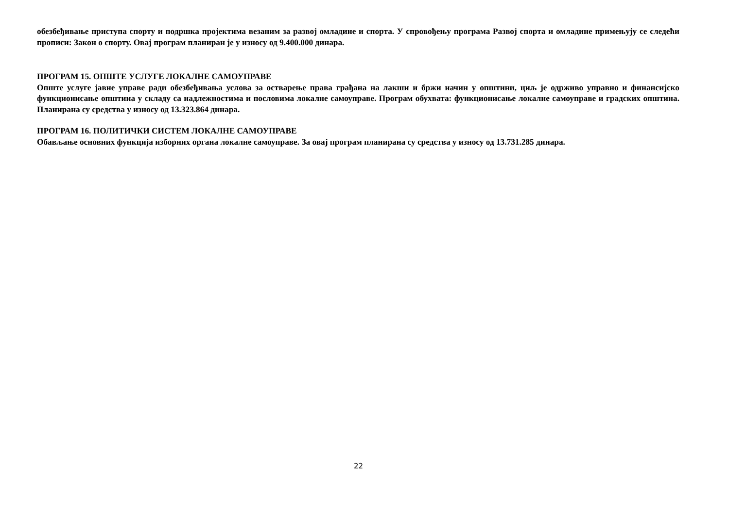обезбеђивање приступа спорту и подршка пројектима везаним за развој омладине и спорта. У спровођењу програма Развој спорта и омладине примењују се следећи прописи: Закон о спорту. Овај програм планиран је у износу од 9.400.000 динара.
ПРОГРАМ 15. ОПШТЕ УСЛУГЕ ЛОКАЛНЕ САМОУПРАВЕ
Опште услуге јавне управе ради обезбеђивања услова за остварење права грађана на лакши и бржи начин у општини, циљ је одрживо управно и финансијско функционисање општина у складу са надлежностима и пословима локалне самоуправе. Програм обухвата: функционисање локалне самоуправе и градских општина. Планирана су средства у износу од 13.323.864 динара.
ПРОГРАМ 16. ПОЛИТИЧКИ СИСТЕМ ЛОКАЛНЕ САМОУПРАВЕ
Обављање основних функција изборних органа локалне самоуправе. За овај програм планирана су средства у износу од 13.731.285 динара.
22